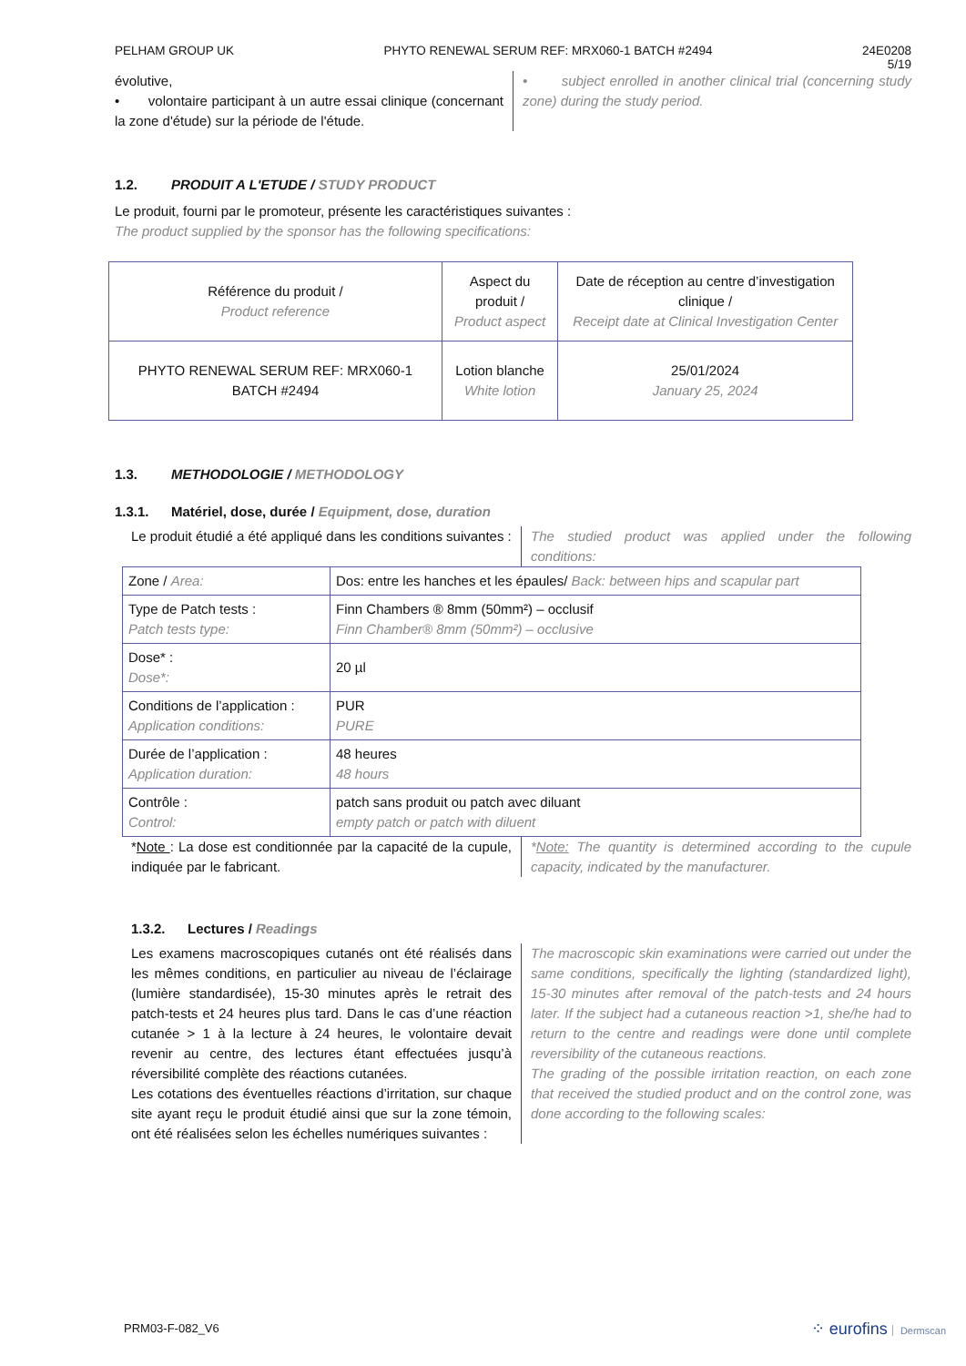PELHAM GROUP UK PHYTO RENEWAL SERUM REF: MRX060-1 BATCH #2494 24E0208
5/19
évolutive,
• volontaire participant à un autre essai clinique (concernant la zone d'étude) sur la période de l'étude.
• subject enrolled in another clinical trial (concerning study zone) during the study period.
1.2. PRODUIT A L'ETUDE / STUDY PRODUCT
Le produit, fourni par le promoteur, présente les caractéristiques suivantes :
The product supplied by the sponsor has the following specifications:
| Référence du produit / Product reference | Aspect du produit / Product aspect | Date de réception au centre d’investigation clinique / Receipt date at Clinical Investigation Center |
| PHYTO RENEWAL SERUM REF: MRX060-1 BATCH #2494 | Lotion blanche White lotion | 25/01/2024 January 25, 2024 |
1.3. METHODOLOGIE / METHODOLOGY
1.3.1. Matériel, dose, durée / Equipment, dose, duration
Le produit étudié a été appliqué dans les conditions suivantes :
The studied product was applied under the following conditions:
| Zone / Area: | Dos: entre les hanches et les épaules/ Back: between hips and scapular part |
| Type de Patch tests : Patch tests type: | Finn Chambers ® 8mm (50mm²) – occlusif Finn Chamber® 8mm (50mm²) – occlusive |
| Dose* : Dose*: | 20 µl |
| Conditions de l’application : Application conditions: | PUR PURE |
| Durée de l’application : Application duration: | 48 heures 48 hours |
| Contrôle : Control: | patch sans produit ou patch avec diluant empty patch or patch with diluent |
*Note : La dose est conditionnée par la capacité de la cupule, indiquée par le fabricant.
*Note: The quantity is determined according to the cupule capacity, indicated by the manufacturer.
1.3.2. Lectures / Readings
Les examens macroscopiques cutanés ont été réalisés dans les mêmes conditions, en particulier au niveau de l’éclairage (lumière standardisée), 15-30 minutes après le retrait des patch-tests et 24 heures plus tard. Dans le cas d’une réaction cutanée > 1 à la lecture à 24 heures, le volontaire devait revenir au centre, des lectures étant effectuées jusqu’à réversibilité complète des réactions cutanées.
Les cotations des éventuelles réactions d’irritation, sur chaque site ayant reçu le produit étudié ainsi que sur la zone témoin, ont été réalisées selon les échelles numériques suivantes :
The macroscopic skin examinations were carried out under the same conditions, specifically the lighting (standardized light), 15-30 minutes after removal of the patch-tests and 24 hours later. If the subject had a cutaneous reaction >1, she/he had to return to the centre and readings were done until complete reversibility of the cutaneous reactions.
The grading of the possible irritation reaction, on each zone that received the studied product and on the control zone, was done according to the following scales:
PRM03-F-082_V6 ⁘ eurofins Dermscan